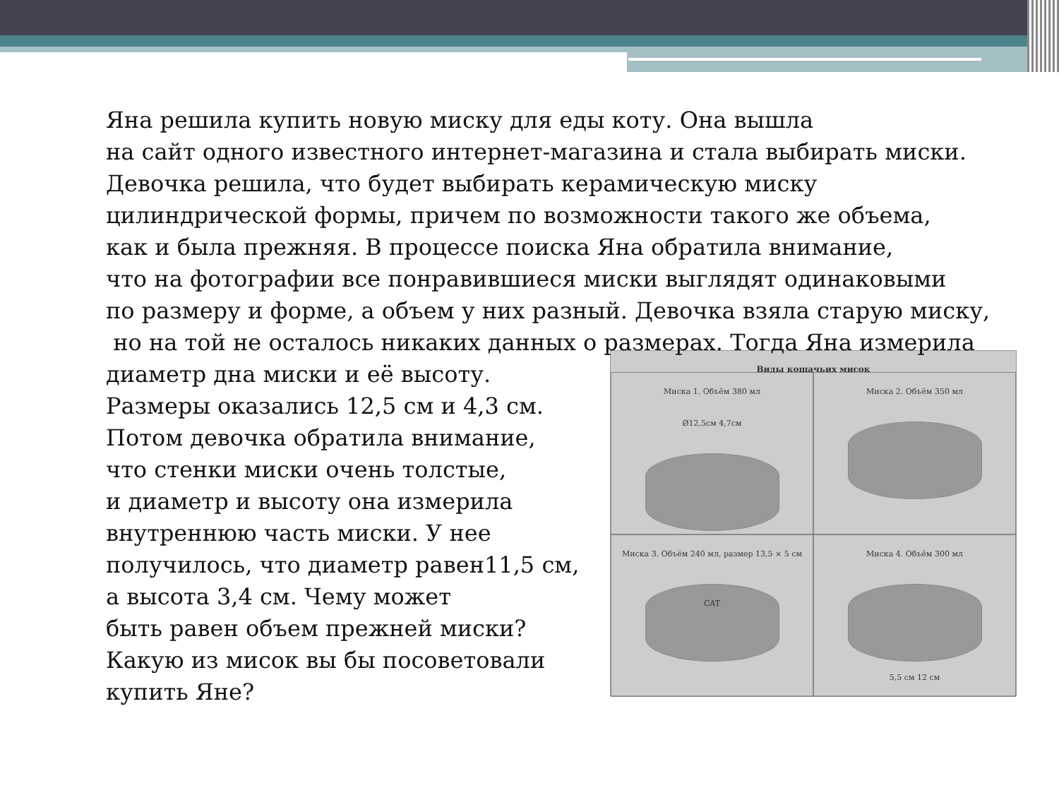Яна решила купить новую миску для еды коту. Она вышла
на сайт одного известного интернет-магазина и стала выбирать миски.
Девочка решила, что будет выбирать керамическую миску
цилиндрической формы, причем по возможности такого же объема,
как и была прежняя. В процессе поиска Яна обратила внимание,
что на фотографии все понравившиеся миски выглядят одинаковыми
по размеру и форме, а объем у них разный. Девочка взяла старую миску,
но на той не осталось никаких данных о размерах. Тогда Яна измерила
Виды кошачьих мисок
Миска 1. Объём 380 мл
Ø12,5см 4,7см
Миска 2. Объём 350 мл
Миска 3. Объём 240 мл, размер 13,5 × 5 см
CAT
Миска 4. Объём 300 мл
5,5 см 12 см
диаметр дна миски и её высоту.
Размеры оказались 12,5 см и 4,3 см.
Потом девочка обратила внимание,
что стенки миски очень толстые,
и диаметр и высоту она измерила
внутреннюю часть миски. У нее
получилось, что диаметр равен11,5 см,
а высота 3,4 см. Чему может
быть равен объем прежней миски?
Какую из мисок вы бы посоветовали
купить Яне?